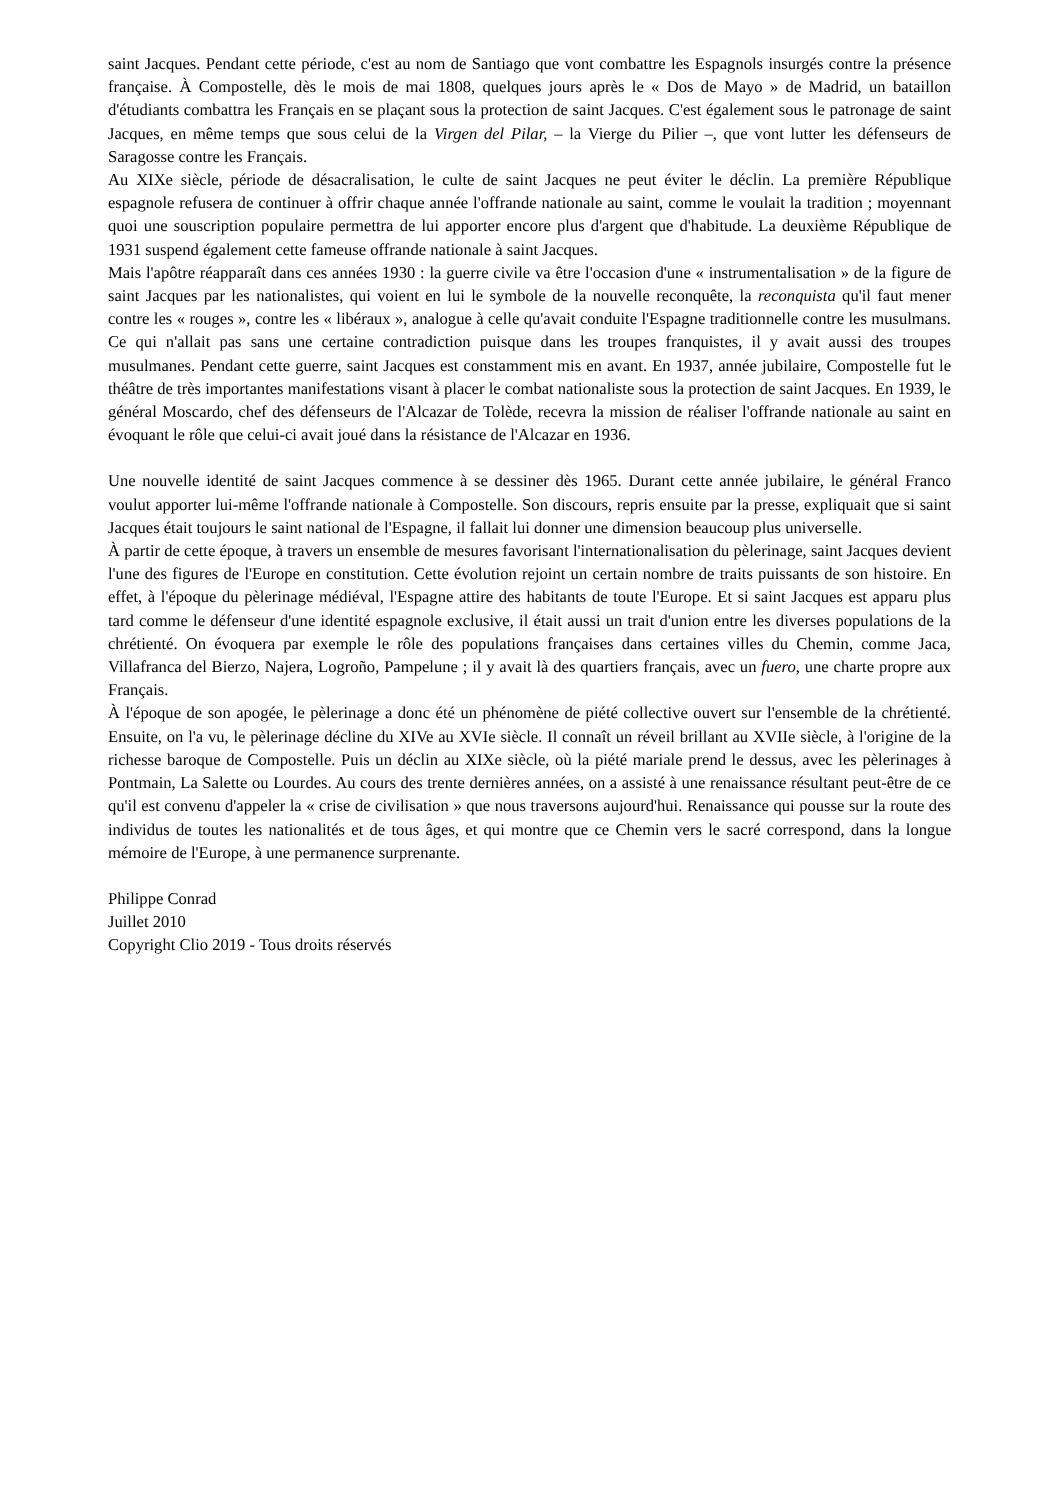saint Jacques. Pendant cette période, c'est au nom de Santiago que vont combattre les Espagnols insurgés contre la présence française. À Compostelle, dès le mois de mai 1808, quelques jours après le « Dos de Mayo » de Madrid, un bataillon d'étudiants combattra les Français en se plaçant sous la protection de saint Jacques. C'est également sous le patronage de saint Jacques, en même temps que sous celui de la Virgen del Pilar, – la Vierge du Pilier –, que vont lutter les défenseurs de Saragosse contre les Français.
Au XIXe siècle, période de désacralisation, le culte de saint Jacques ne peut éviter le déclin. La première République espagnole refusera de continuer à offrir chaque année l'offrande nationale au saint, comme le voulait la tradition ; moyennant quoi une souscription populaire permettra de lui apporter encore plus d'argent que d'habitude. La deuxième République de 1931 suspend également cette fameuse offrande nationale à saint Jacques.
Mais l'apôtre réapparaît dans ces années 1930 : la guerre civile va être l'occasion d'une « instrumentalisation » de la figure de saint Jacques par les nationalistes, qui voient en lui le symbole de la nouvelle reconquête, la reconquista qu'il faut mener contre les « rouges », contre les « libéraux », analogue à celle qu'avait conduite l'Espagne traditionnelle contre les musulmans. Ce qui n'allait pas sans une certaine contradiction puisque dans les troupes franquistes, il y avait aussi des troupes musulmanes. Pendant cette guerre, saint Jacques est constamment mis en avant. En 1937, année jubilaire, Compostelle fut le théâtre de très importantes manifestations visant à placer le combat nationaliste sous la protection de saint Jacques. En 1939, le général Moscardo, chef des défenseurs de l'Alcazar de Tolède, recevra la mission de réaliser l'offrande nationale au saint en évoquant le rôle que celui-ci avait joué dans la résistance de l'Alcazar en 1936.
Une nouvelle identité de saint Jacques commence à se dessiner dès 1965. Durant cette année jubilaire, le général Franco voulut apporter lui-même l'offrande nationale à Compostelle. Son discours, repris ensuite par la presse, expliquait que si saint Jacques était toujours le saint national de l'Espagne, il fallait lui donner une dimension beaucoup plus universelle.
À partir de cette époque, à travers un ensemble de mesures favorisant l'internationalisation du pèlerinage, saint Jacques devient l'une des figures de l'Europe en constitution. Cette évolution rejoint un certain nombre de traits puissants de son histoire. En effet, à l'époque du pèlerinage médiéval, l'Espagne attire des habitants de toute l'Europe. Et si saint Jacques est apparu plus tard comme le défenseur d'une identité espagnole exclusive, il était aussi un trait d'union entre les diverses populations de la chrétienté. On évoquera par exemple le rôle des populations françaises dans certaines villes du Chemin, comme Jaca, Villafranca del Bierzo, Najera, Logroño, Pampelune ; il y avait là des quartiers français, avec un fuero, une charte propre aux Français.
À l'époque de son apogée, le pèlerinage a donc été un phénomène de piété collective ouvert sur l'ensemble de la chrétienté. Ensuite, on l'a vu, le pèlerinage décline du XIVe au XVIe siècle. Il connaît un réveil brillant au XVIIe siècle, à l'origine de la richesse baroque de Compostelle. Puis un déclin au XIXe siècle, où la piété mariale prend le dessus, avec les pèlerinages à Pontmain, La Salette ou Lourdes. Au cours des trente dernières années, on a assisté à une renaissance résultant peut-être de ce qu'il est convenu d'appeler la « crise de civilisation » que nous traversons aujourd'hui. Renaissance qui pousse sur la route des individus de toutes les nationalités et de tous âges, et qui montre que ce Chemin vers le sacré correspond, dans la longue mémoire de l'Europe, à une permanence surprenante.
Philippe Conrad
Juillet 2010
Copyright Clio 2019 - Tous droits réservés